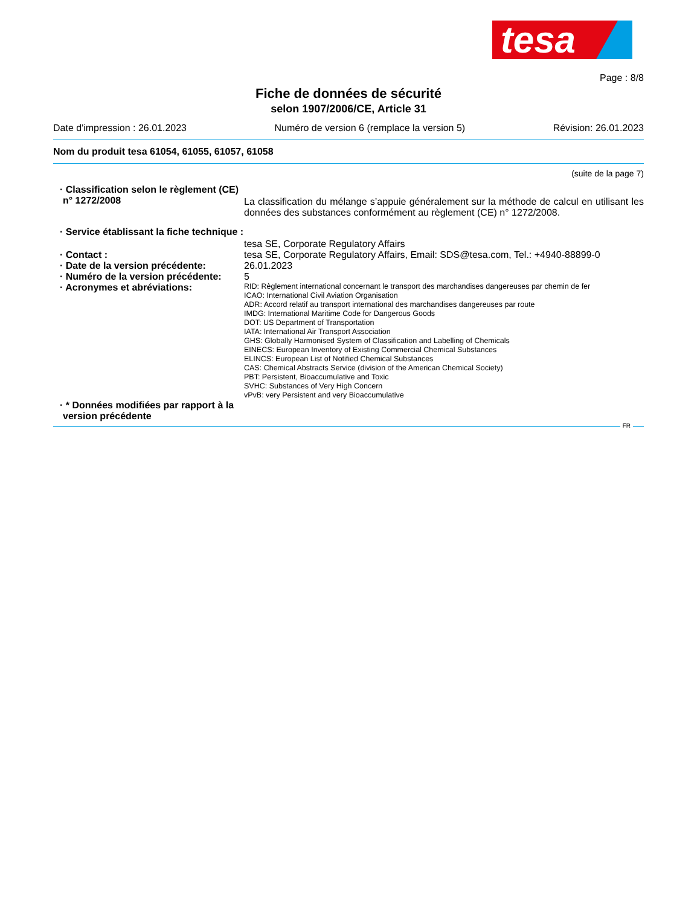tesa
Page : 8/8
Fiche de données de sécurité
selon 1907/2006/CE, Article 31
Date d'impression : 26.01.2023 Numéro de version 6 (remplace la version 5) Révision: 26.01.2023
Nom du produit tesa 61054, 61055, 61057, 61058
(suite de la page 7)
· Classification selon le règlement (CE) n° 1272/2008
La classification du mélange s’appuie généralement sur la méthode de calcul en utilisant les données des substances conformément au règlement (CE) n° 1272/2008.
· Service établissant la fiche technique :
tesa SE, Corporate Regulatory Affairs
· Contact : tesa SE, Corporate Regulatory Affairs, Email: SDS@tesa.com, Tel.: +4940-88899-0
· Date de la version précédente:
26.01.2023
· Numéro de la version précédente:
5
· Acronymes et abréviations:
RID: Règlement international concernant le transport des marchandises dangereuses par chemin de fer
ICAO: International Civil Aviation Organisation
ADR: Accord relatif au transport international des marchandises dangereuses par route
IMDG: International Maritime Code for Dangerous Goods
DOT: US Department of Transportation
IATA: International Air Transport Association
GHS: Globally Harmonised System of Classification and Labelling of Chemicals
EINECS: European Inventory of Existing Commercial Chemical Substances
ELINCS: European List of Notified Chemical Substances
CAS: Chemical Abstracts Service (division of the American Chemical Society)
PBT: Persistent, Bioaccumulative and Toxic
SVHC: Substances of Very High Concern
vPvB: very Persistent and very Bioaccumulative
· * Données modifiées par rapport à la version précédente
FR